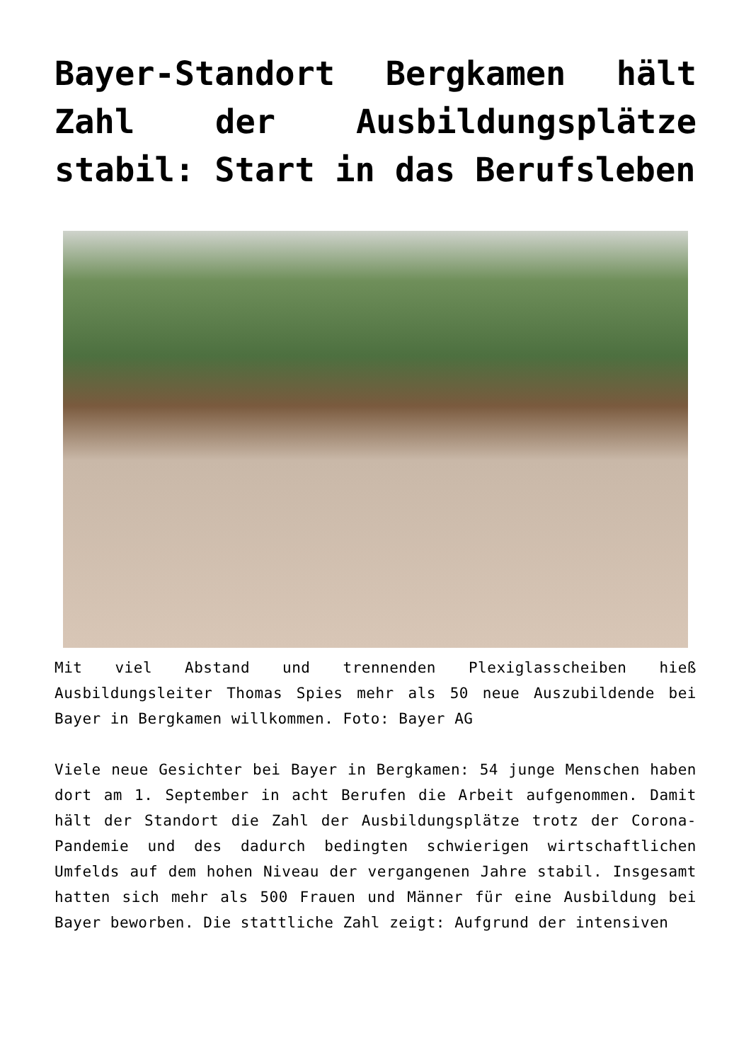Bayer-Standort Bergkamen hält Zahl der Ausbildungsplätze stabil: Start in das Berufsleben
Mit viel Abstand und trennenden Plexiglasscheiben hieß Ausbildungsleiter Thomas Spies mehr als 50 neue Auszubildende bei Bayer in Bergkamen willkommen. Foto: Bayer AG
Viele neue Gesichter bei Bayer in Bergkamen: 54 junge Menschen haben dort am 1. September in acht Berufen die Arbeit aufgenommen. Damit hält der Standort die Zahl der Ausbildungsplätze trotz der Corona-Pandemie und des dadurch bedingten schwierigen wirtschaftlichen Umfelds auf dem hohen Niveau der vergangenen Jahre stabil. Insgesamt hatten sich mehr als 500 Frauen und Männer für eine Ausbildung bei Bayer beworben. Die stattliche Zahl zeigt: Aufgrund der intensiven